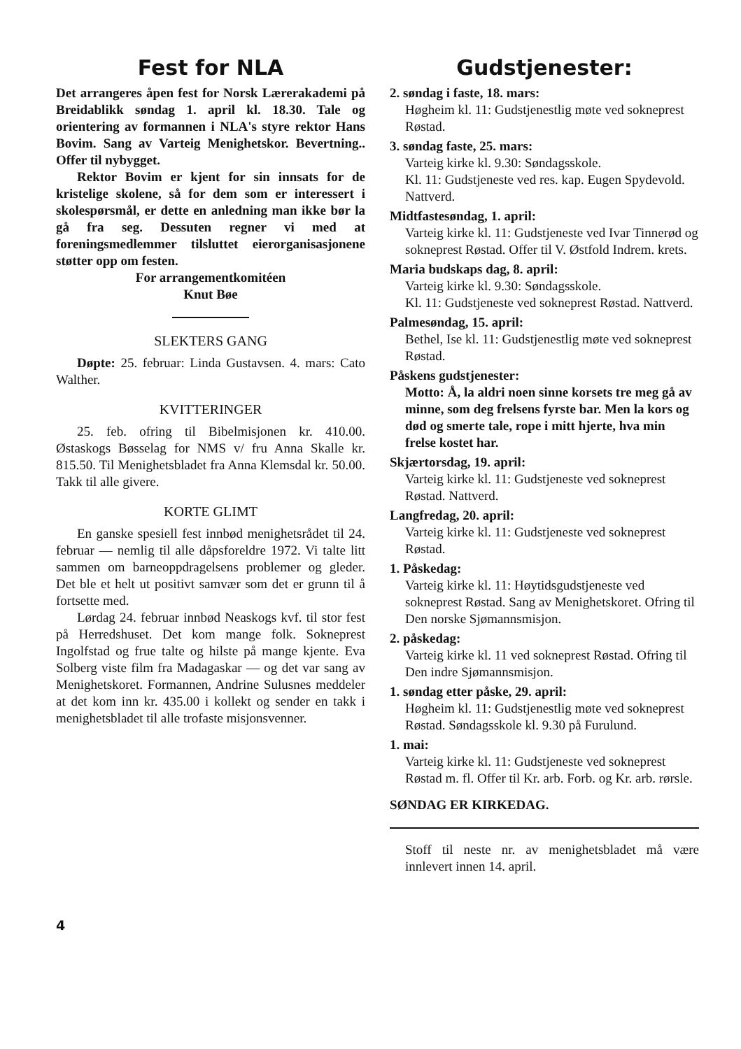Fest for NLA
Det arrangeres åpen fest for Norsk Lærer­akademi på Breidablikk søndag 1. april kl. 18.30. Tale og orientering av formannen i NLA's styre rektor Hans Bovim. Sang av Varteig Menighetskor. Bevertning.. Offer til nybygget.
Rektor Bovim er kjent for sin innsats for de kristelige skolene, så for dem som er interessert i skolespørsmål, er dette en anledning man ikke bør la gå fra seg. Dessuten regner vi med at foreningsmedlemmer tilsluttet eierorganisasjonene støtter opp om festen.
For arrangementkomitéen
Knut Bøe
SLEKTERS GANG
Døpte: 25. februar: Linda Gustavsen. 4. mars: Cato Walther.
KVITTERINGER
25. feb. ofring til Bibelmisjonen kr. 410.00. Østaskogs Bøsselag for NMS v/ fru Anna Skalle kr. 815.50. Til Menighetsbladet fra Anna Klemsdal kr. 50.00. Takk til alle givere.
KORTE GLIMT
En ganske spesiell fest innbød menighetsrådet til 24. februar — nemlig til alle dåpsforeldre 1972. Vi talte litt sammen om barneoppdragelsens problemer og gleder. Det ble et helt ut positivt samvær som det er grunn til å fortsette med.
Lørdag 24. februar innbød Neaskogs kvf. til stor fest på Herredshuset. Det kom mange folk. Sokneprest Ingolfstad og frue talte og hilste på mange kjente. Eva Solberg viste film fra Madagaskar — og det var sang av Menighetskoret. Formannen, Andrine Sulusnes meddeler at det kom inn kr. 435.00 i kollekt og sender en takk i menighetsbladet til alle trofaste misjonsvenner.
Gudstjenester:
2. søndag i faste, 18. mars:
Høgheim kl. 11: Gudstjenestlig møte ved sokneprest Røstad.
3. søndag faste, 25. mars:
Varteig kirke kl. 9.30: Søndagsskole.
Kl. 11: Gudstjeneste ved res. kap. Eugen Spydevold. Nattverd.
Midtfastesøndag, 1. april:
Varteig kirke kl. 11: Gudstjeneste ved Ivar Tinnerød og sokneprest Røstad. Offer til V. Østfold Indrem. krets.
Maria budskaps dag, 8. april:
Varteig kirke kl. 9.30: Søndagsskole.
Kl. 11: Gudstjeneste ved sokneprest Røstad. Nattverd.
Palmesøndag, 15. april:
Bethel, Ise kl. 11: Gudstjenestlig møte ved sokneprest Røstad.
Påskens gudstjenester:
Motto: Å, la aldri noen sinne korsets tre meg gå av minne, som deg frelsens fyrste bar. Men la kors og død og smerte tale, rope i mitt hjerte, hva min frelse kostet har.
Skjærtorsdag, 19. april:
Varteig kirke kl. 11: Gudstjeneste ved sokneprest Røstad. Nattverd.
Langfredag, 20. april:
Varteig kirke kl. 11: Gudstjeneste ved sokneprest Røstad.
1. Påskedag:
Varteig kirke kl. 11: Høytidsgudstjeneste ved sokneprest Røstad. Sang av Menighetskoret. Ofring til Den norske Sjømannsmisjon.
2. påskedag:
Varteig kirke kl. 11 ved sokneprest Røstad. Ofring til Den indre Sjømannsmisjon.
1. søndag etter påske, 29. april:
Høgheim kl. 11: Gudstjenestlig møte ved sokneprest Røstad. Søndagsskole kl. 9.30 på Furulund.
1. mai:
Varteig kirke kl. 11: Gudstjeneste ved sokneprest Røstad m. fl. Offer til Kr. arb. Forb. og Kr. arb. rørsle.
SØNDAG ER KIRKEDAG.
Stoff til neste nr. av menighetsbladet må være innlevert innen 14. april.
4